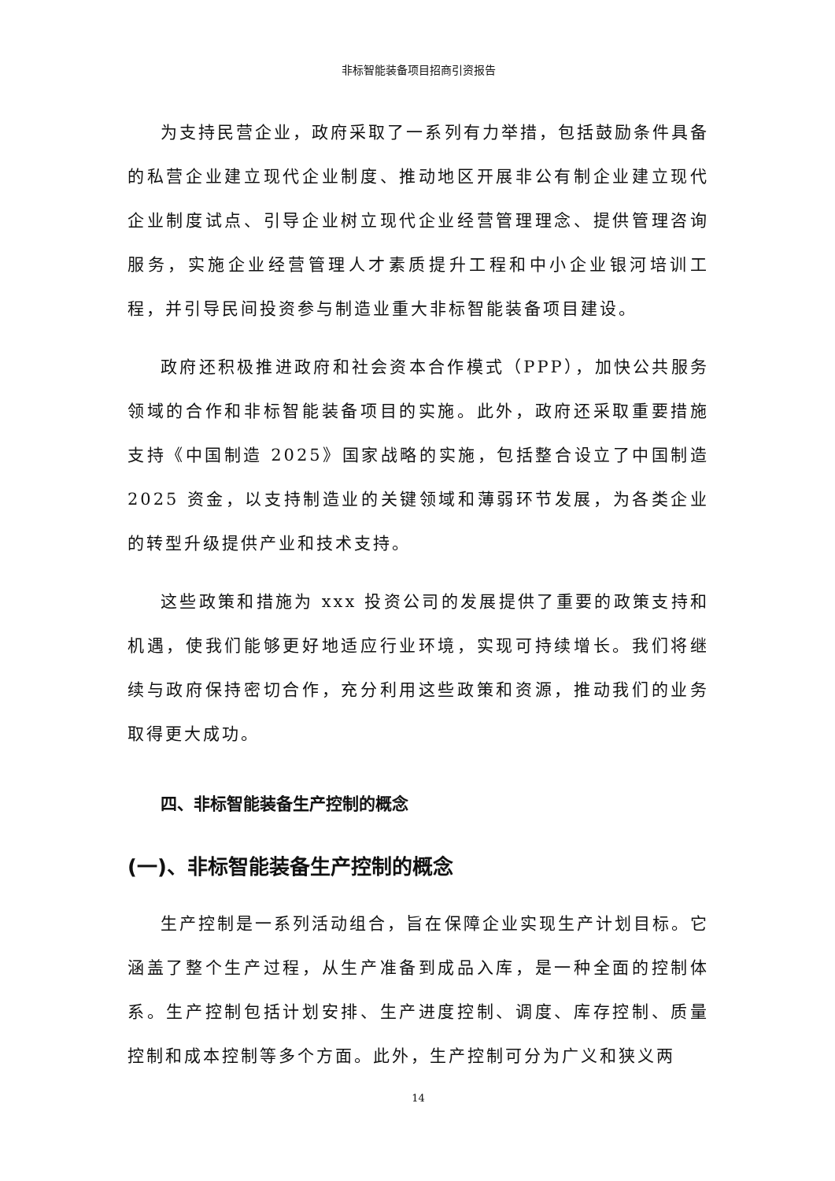非标智能装备项目招商引资报告
为支持民营企业，政府采取了一系列有力举措，包括鼓励条件具备的私营企业建立现代企业制度、推动地区开展非公有制企业建立现代企业制度试点、引导企业树立现代企业经营管理理念、提供管理咨询服务，实施企业经营管理人才素质提升工程和中小企业银河培训工程，并引导民间投资参与制造业重大非标智能装备项目建设。
政府还积极推进政府和社会资本合作模式（PPP），加快公共服务领域的合作和非标智能装备项目的实施。此外，政府还采取重要措施支持《中国制造 2025》国家战略的实施，包括整合设立了中国制造2025 资金，以支持制造业的关键领域和薄弱环节发展，为各类企业的转型升级提供产业和技术支持。
这些政策和措施为 xxx 投资公司的发展提供了重要的政策支持和机遇，使我们能够更好地适应行业环境，实现可持续增长。我们将继续与政府保持密切合作，充分利用这些政策和资源，推动我们的业务取得更大成功。
四、非标智能装备生产控制的概念
(一)、非标智能装备生产控制的概念
生产控制是一系列活动组合，旨在保障企业实现生产计划目标。它涵盖了整个生产过程，从生产准备到成品入库，是一种全面的控制体系。生产控制包括计划安排、生产进度控制、调度、库存控制、质量控制和成本控制等多个方面。此外，生产控制可分为广义和狭义两
14